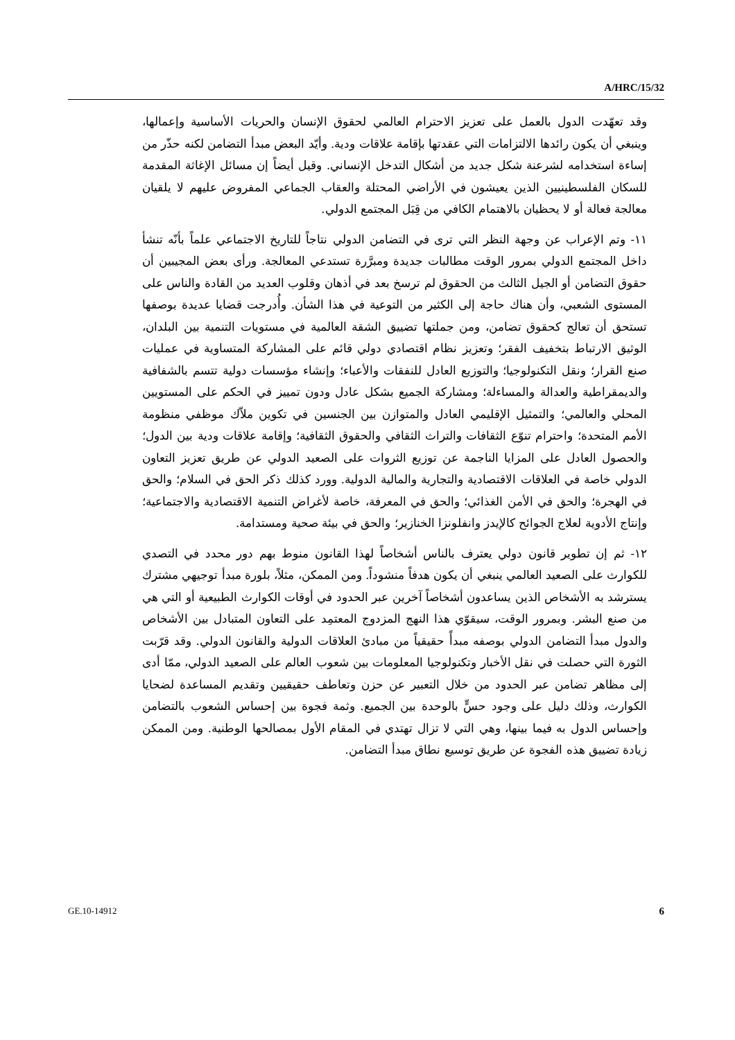A/HRC/15/32
وقد تعهّدت الدول بالعمل على تعزيز الاحترام العالمي لحقوق الإنسان والحريات الأساسية وإعمالها، وينبغي أن يكون رائدها الالتزامات التي عقدتها بإقامة علاقات ودية. وأيّد البعض مبدأ التضامن لكنه حذّر من إساءة استخدامه لشرعنة شكل جديد من أشكال التدخل الإنساني. وقيل أيضاً إن مسائل الإغاثة المقدمة للسكان الفلسطينيين الذين يعيشون في الأراضي المحتلة والعقاب الجماعي المفروض عليهم لا يلقيان معالجة فعالة أو لا يحظيان بالاهتمام الكافي من قِبَل المجتمع الدولي.
١١- وتم الإعراب عن وجهة النظر التي ترى في التضامن الدولي نتاجاً للتاريخ الاجتماعي علماً بأنّه تنشأ داخل المجتمع الدولي بمرور الوقت مطالبات جديدة ومبرَّرة تستدعي المعالجة. ورأى بعض المجيبين أن حقوق التضامن أو الجيل الثالث من الحقوق لم ترسخ بعد في أذهان وقلوب العديد من القادة والناس على المستوى الشعبي، وأن هناك حاجة إلى الكثير من التوعية في هذا الشأن. وأُدرجت قضايا عديدة بوصفها تستحق أن تعالج كحقوق تضامن، ومن جملتها تضييق الشقة العالمية في مستويات التنمية بين البلدان، الوثيق الارتباط بتخفيف الفقر؛ وتعزيز نظام اقتصادي دولي قائم على المشاركة المتساوية في عمليات صنع القرار؛ ونقل التكنولوجيا؛ والتوزيع العادل للنفقات والأعباء؛ وإنشاء مؤسسات دولية تتسم بالشفافية والديمقراطية والعدالة والمساءلة؛ ومشاركة الجميع بشكل عادل ودون تمييز في الحكم على المستويين المحلي والعالمي؛ والتمثيل الإقليمي العادل والمتوازن بين الجنسين في تكوين ملاّك موظفي منظومة الأمم المتحدة؛ واحترام تنوّع الثقافات والتراث الثقافي والحقوق الثقافية؛ وإقامة علاقات ودية بين الدول؛ والحصول العادل على المزايا الناجمة عن توزيع الثروات على الصعيد الدولي عن طريق تعزيز التعاون الدولي خاصة في العلاقات الاقتصادية والتجارية والمالية الدولية. وورد كذلك ذكر الحق في السلام؛ والحق في الهجرة؛ والحق في الأمن الغذائي؛ والحق في المعرفة، خاصة لأغراض التنمية الاقتصادية والاجتماعية؛ وإنتاج الأدوية لعلاج الجوائح كالإيدز وانفلونزا الخنازير؛ والحق في بيئة صحية ومستدامة.
١٢- ثم إن تطوير قانون دولي يعترف بالناس أشخاصاً لهذا القانون منوط بهم دور محدد في التصدي للكوارث على الصعيد العالمي ينبغي أن يكون هدفاً منشوداً. ومن الممكن، مثلاً، بلورة مبدأ توجيهي مشترك يسترشد به الأشخاص الذين يساعدون أشخاصاً آخرين عبر الحدود في أوقات الكوارث الطبيعية أو التي هي من صنع البشر. وبمرور الوقت، سيقوّي هذا النهج المزدوج المعتمِد على التعاون المتبادل بين الأشخاص والدول مبدأ التضامن الدولي بوصفه مبدأً حقيقياً من مبادئ العلاقات الدولية والقانون الدولي. وقد قرّبت الثورة التي حصلت في نقل الأخبار وتكنولوجيا المعلومات بين شعوب العالم على الصعيد الدولي، ممّا أدى إلى مظاهر تضامن عبر الحدود من خلال التعبير عن حزن وتعاطف حقيقيين وتقديم المساعدة لضحايا الكوارث، وذلك دليل على وجود حسٍّ بالوحدة بين الجميع. وثمة فجوة بين إحساس الشعوب بالتضامن وإحساس الدول به فيما بينها، وهي التي لا تزال تهتدي في المقام الأول بمصالحها الوطنية. ومن الممكن زيادة تضييق هذه الفجوة عن طريق توسيع نطاق مبدأ التضامن.
GE.10-14912 6